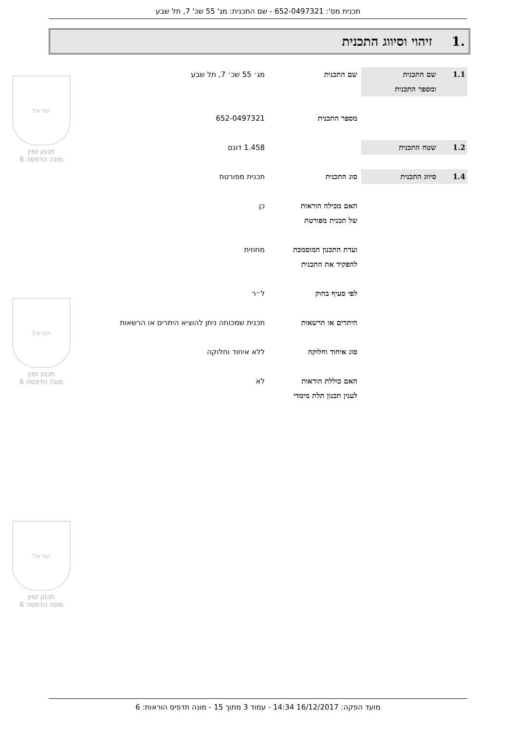תכנית מס': 652-0497321 - שם התכנית: מג' 55 שכ' 7, תל שבע
.1זיהוי וסיווג התכנית
1.1 שם התכנית
ומספר התכנית
שם התכנית מג׳ 55 שכ׳ 7, תל שבע
מספר התכנית 652-0497321
1.2 שטח התכנית 1.458 דונם
1.4 סיווג התכנית סוג התכנית תכנית מפורטת
האם מכילה הוראות
של תכנית מפורטת
כן
ועדת התכנון המוסמכת
להפקיד את התכנית
מחוזית
לפי סעיף בחוק ל״ר
היתרים או הרשאות תכנית שמכוחה ניתן להוציא היתרים או הרשאות
סוג איחוד וחלוקה ללא איחוד וחלוקה
האם כוללת הוראות
לענין תכנון תלת מימדי
לא
ישראל
תכנון זמין
מונה הדפסה 6
ישראל
תכנון זמין
מונה הדפסה 6
ישראל
תכנון זמין
מונה הדפסה 6
מועד הפקה: 16/12/2017 14:34 - עמוד 3 מתוך 15 - מונה תדפיס הוראות: 6